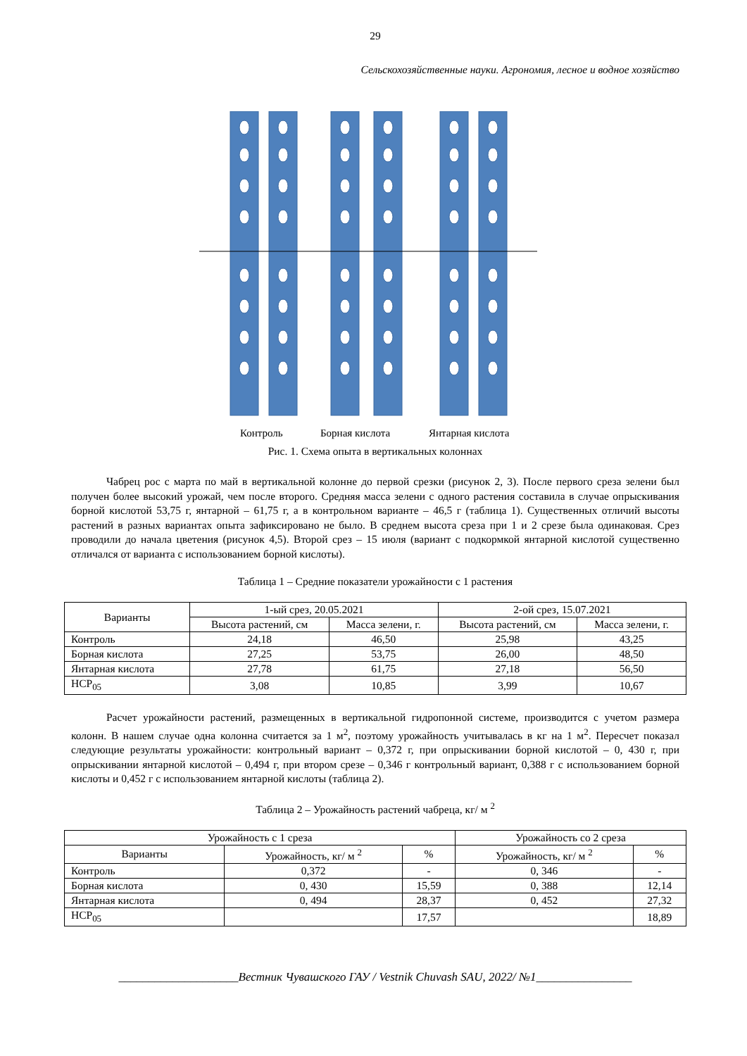29
Сельскохозяйственные науки. Агрономия, лесное и водное хозяйство
Контроль
Борная кислота
Янтарная кислота
Рис. 1. Схема опыта в вертикальных колоннах
Чабрец рос с марта по май в вертикальной колонне до первой срезки (рисунок 2, 3). После первого среза зелени был получен более высокий урожай, чем после второго. Средняя масса зелени с одного растения составила в случае опрыскивания борной кислотой 53,75 г, янтарной – 61,75 г, а в контрольном варианте – 46,5 г (таблица 1). Существенных отличий высоты растений в разных вариантах опыта зафиксировано не было. В среднем высота среза при 1 и 2 срезе была одинаковая. Срез проводили до начала цветения (рисунок 4,5). Второй срез – 15 июля (вариант с подкормкой янтарной кислотой существенно отличался от варианта с использованием борной кислоты).
Таблица 1 – Средние показатели урожайности с 1 растения
| Варианты | 1-ый срез, 20.05.2021 | | 2-ой срез, 15.07.2021 | |
| --- | --- | --- | --- | --- |
| | Высота растений, см | Масса зелени, г. | Высота растений, см | Масса зелени, г. |
| Контроль | 24,18 | 46,50 | 25,98 | 43,25 |
| Борная кислота | 27,25 | 53,75 | 26,00 | 48,50 |
| Янтарная кислота | 27,78 | 61,75 | 27,18 | 56,50 |
| НСР<sub>05</sub> | 3,08 | 10,85 | 3,99 | 10,67 |
Расчет урожайности растений, размещенных в вертикальной гидропонной системе, производится с учетом размера колонн. В нашем случае одна колонна считается за 1 м<sup>2</sup>, поэтому урожайность учитывалась в кг на 1 м<sup>2</sup>. Пересчет показал следующие результаты урожайности: контрольный вариант – 0,372 г, при опрыскивании борной кислотой – 0, 430 г, при опрыскивании янтарной кислотой – 0,494 г, при втором срезе – 0,346 г контрольный вариант, 0,388 г с использованием борной кислоты и 0,452 г с использованием янтарной кислоты (таблица 2).
Таблица 2 – Урожайность растений чабреца, кг/ м <sup>2</sup>
| Урожайность с 1 среза | | | Урожайность со 2 среза | |
| --- | --- | --- | --- | --- |
| Варианты | Урожайность, кг/ м <sup>2</sup> | % | Урожайность, кг/ м <sup>2</sup> | % |
| Контроль | 0,372 | - | 0, 346 | - |
| Борная кислота | 0, 430 | 15,59 | 0, 388 | 12,14 |
| Янтарная кислота | 0, 494 | 28,37 | 0, 452 | 27,32 |
| НСР<sub>05</sub> | | 17,57 | | 18,89 |
____________________Вестник Чувашского ГАУ / Vestnik Chuvash SAU, 2022/ №1________________